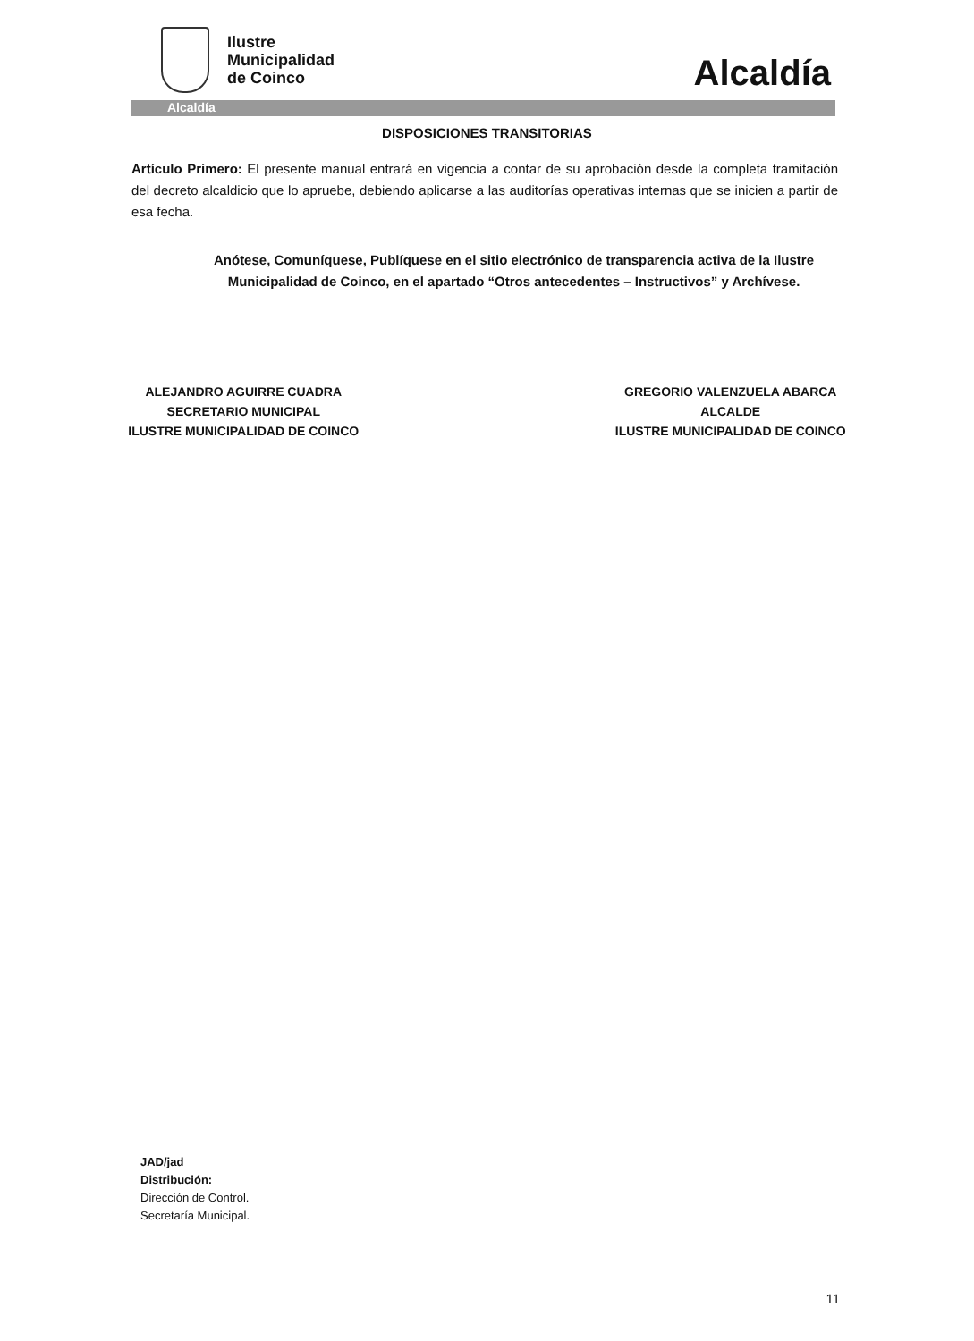Ilustre
Municipalidad
de Coinco
Alcaldía
Alcaldía
DISPOSICIONES TRANSITORIAS
Artículo Primero: El presente manual entrará en vigencia a contar de su aprobación desde la completa tramitación del decreto alcaldicio que lo apruebe, debiendo aplicarse a las auditorías operativas internas que se inicien a partir de esa fecha.
Anótese, Comuníquese, Publíquese en el sitio electrónico de transparencia activa de la Ilustre Municipalidad de Coinco, en el apartado “Otros antecedentes – Instructivos” y Archívese.
ALEJANDRO AGUIRRE CUADRA
SECRETARIO MUNICIPAL
ILUSTRE MUNICIPALIDAD DE COINCO
GREGORIO VALENZUELA ABARCA
ALCALDE
ILUSTRE MUNICIPALIDAD DE COINCO
JAD/jad
Distribución:
Dirección de Control.
Secretaría Municipal.
11